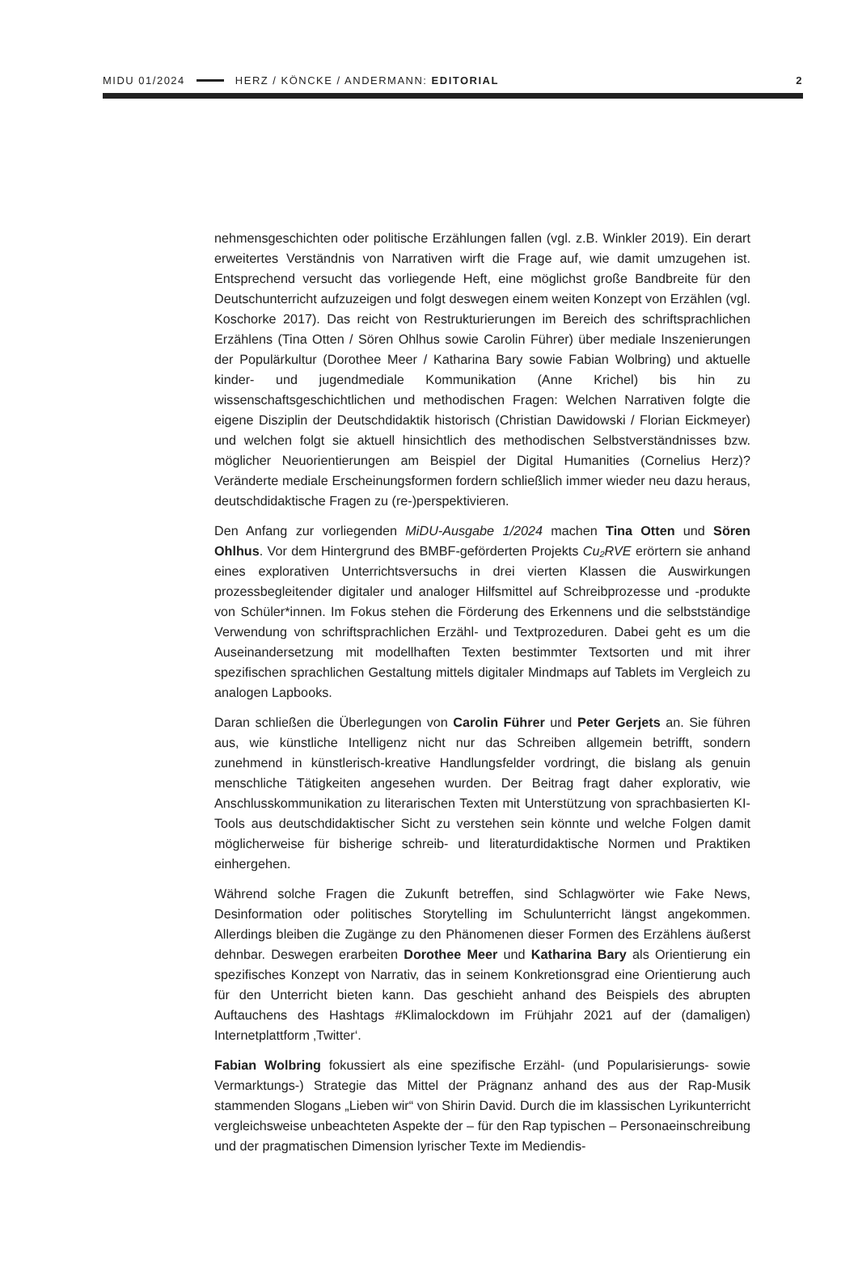MIDU 01/2024 HERZ / KÖNCKE / ANDERMANN: EDITORIAL 2
nehmensgeschichten oder politische Erzählungen fallen (vgl. z.B. Winkler 2019). Ein derart erweitertes Verständnis von Narrativen wirft die Frage auf, wie damit umzugehen ist. Entsprechend versucht das vorliegende Heft, eine möglichst große Bandbreite für den Deutschunterricht aufzuzeigen und folgt deswegen einem weiten Konzept von Erzählen (vgl. Koschorke 2017). Das reicht von Restrukturierungen im Bereich des schriftsprachlichen Erzählens (Tina Otten / Sören Ohlhus sowie Carolin Führer) über mediale Inszenierungen der Populärkultur (Dorothee Meer / Katharina Bary sowie Fabian Wolbring) und aktuelle kinder- und jugendmediale Kommunikation (Anne Krichel) bis hin zu wissenschaftsgeschichtlichen und methodischen Fragen: Welchen Narrativen folgte die eigene Disziplin der Deutschdidaktik historisch (Christian Dawidowski / Florian Eickmeyer) und welchen folgt sie aktuell hinsichtlich des methodischen Selbstverständnisses bzw. möglicher Neuorientierungen am Beispiel der Digital Humanities (Cornelius Herz)? Veränderte mediale Erscheinungsformen fordern schließlich immer wieder neu dazu heraus, deutschdidaktische Fragen zu (re-)perspektivieren.
Den Anfang zur vorliegenden MiDU-Ausgabe 1/2024 machen Tina Otten und Sören Ohlhus. Vor dem Hintergrund des BMBF-geförderten Projekts Cu₂RVE erörtern sie anhand eines explorativen Unterrichtsversuchs in drei vierten Klassen die Auswirkungen prozessbegleitender digitaler und analoger Hilfsmittel auf Schreibprozesse und -produkte von Schüler*innen. Im Fokus stehen die Förderung des Erkennens und die selbstständige Verwendung von schriftsprachlichen Erzähl- und Textprozeduren. Dabei geht es um die Auseinandersetzung mit modellhaften Texten bestimmter Textsorten und mit ihrer spezifischen sprachlichen Gestaltung mittels digitaler Mindmaps auf Tablets im Vergleich zu analogen Lapbooks.
Daran schließen die Überlegungen von Carolin Führer und Peter Gerjets an. Sie führen aus, wie künstliche Intelligenz nicht nur das Schreiben allgemein betrifft, sondern zunehmend in künstlerisch-kreative Handlungsfelder vordringt, die bislang als genuin menschliche Tätigkeiten angesehen wurden. Der Beitrag fragt daher explorativ, wie Anschlusskommunikation zu literarischen Texten mit Unterstützung von sprachbasierten KI-Tools aus deutschdidaktischer Sicht zu verstehen sein könnte und welche Folgen damit möglicherweise für bisherige schreib- und literaturdidaktische Normen und Praktiken einhergehen.
Während solche Fragen die Zukunft betreffen, sind Schlagwörter wie Fake News, Desinformation oder politisches Storytelling im Schulunterricht längst angekommen. Allerdings bleiben die Zugänge zu den Phänomenen dieser Formen des Erzählens äußerst dehnbar. Deswegen erarbeiten Dorothee Meer und Katharina Bary als Orientierung ein spezifisches Konzept von Narrativ, das in seinem Konkretionsgrad eine Orientierung auch für den Unterricht bieten kann. Das geschieht anhand des Beispiels des abrupten Auftauchens des Hashtags #Klimalockdown im Frühjahr 2021 auf der (damaligen) Internetplattform ‚Twitter‘.
Fabian Wolbring fokussiert als eine spezifische Erzähl- (und Popularisierungs- sowie Vermarktungs-) Strategie das Mittel der Prägnanz anhand des aus der Rap-Musik stammenden Slogans „Lieben wir“ von Shirin David. Durch die im klassischen Lyrikunterricht vergleichsweise unbeachteten Aspekte der – für den Rap typischen – Personaeinschreibung und der pragmatischen Dimension lyrischer Texte im Mediendis-